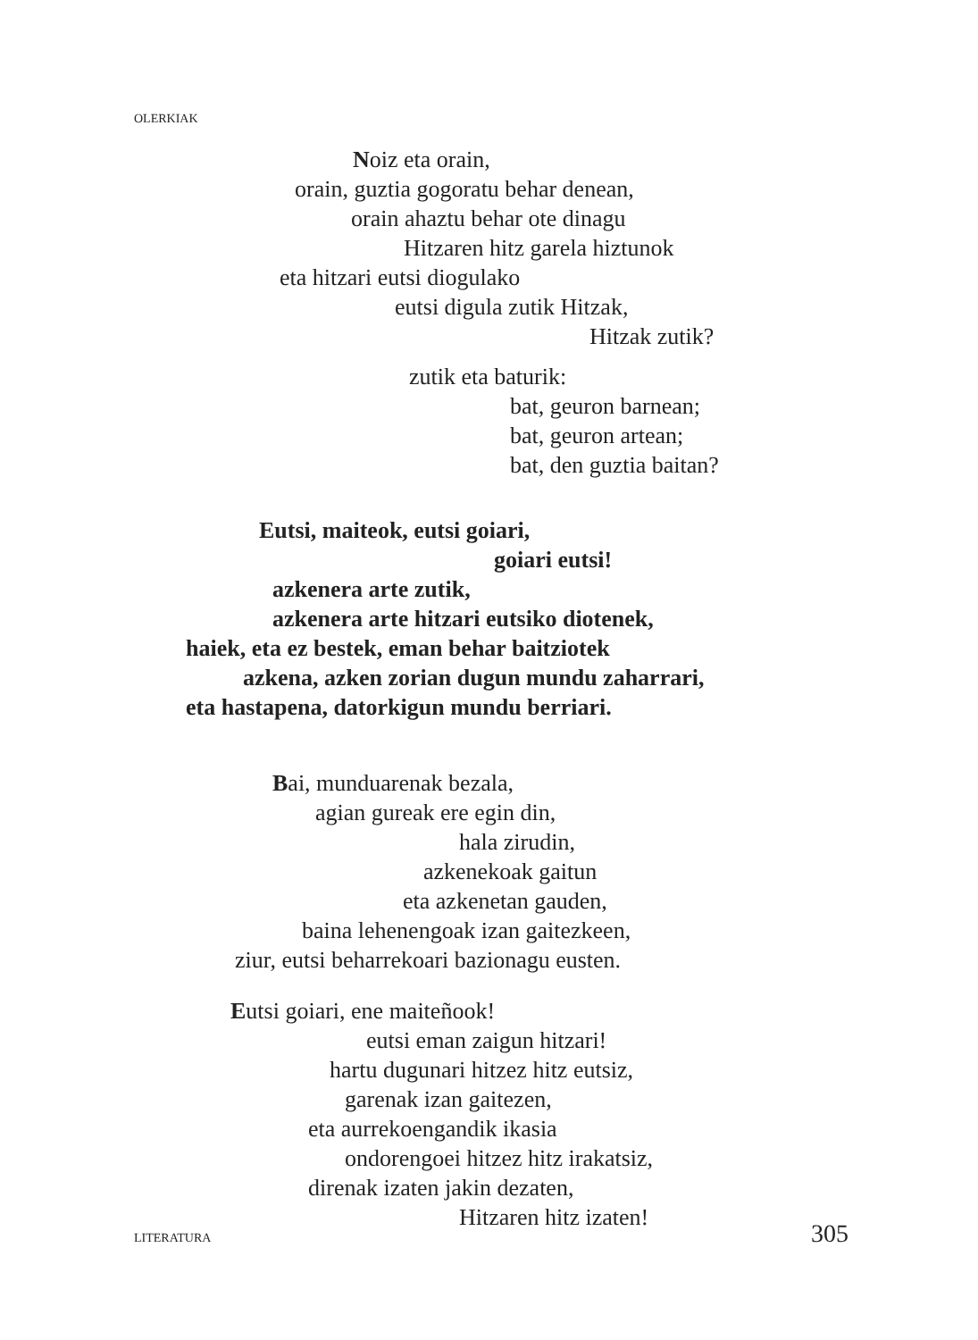OLERKIAK
Noiz eta orain,
orain, guztia gogoratu behar denean,
orain ahaztu behar ote dinagu
Hitzaren hitz garela hiztunok
eta hitzari eutsi diogulako
eutsi digula zutik Hitzak,
Hitzak zutik?
zutik eta baturik:
bat, geuron barnean;
bat, geuron artean;
bat, den guztia baitan?
Eutsi, maiteok, eutsi goiari,
goiari eutsi!
azkenera arte zutik,
azkenera arte hitzari eutsiko diotenek,
haiek, eta ez bestek, eman behar baitziotek
azkena, azken zorian dugun mundu zaharrari,
eta hastapena, datorkigun mundu berriari.
Bai, munduarenak bezala,
agian gureak ere egin din,
hala zirudin,
azkenekoak gaitun
eta azkenetan gauden,
baina lehenengoak izan gaitezkeen,
ziur, eutsi beharrekoari bazionagu eusten.
Eutsi goiari, ene maiteñook!
eutsi eman zaigun hitzari!
hartu dugunari hitzez hitz eutsiz,
garenak izan gaitezen,
eta aurrekoengandik ikasia
ondorengoei hitzez hitz irakatsiz,
direnak izaten jakin dezaten,
Hitzaren hitz izaten!
LITERATURA 305